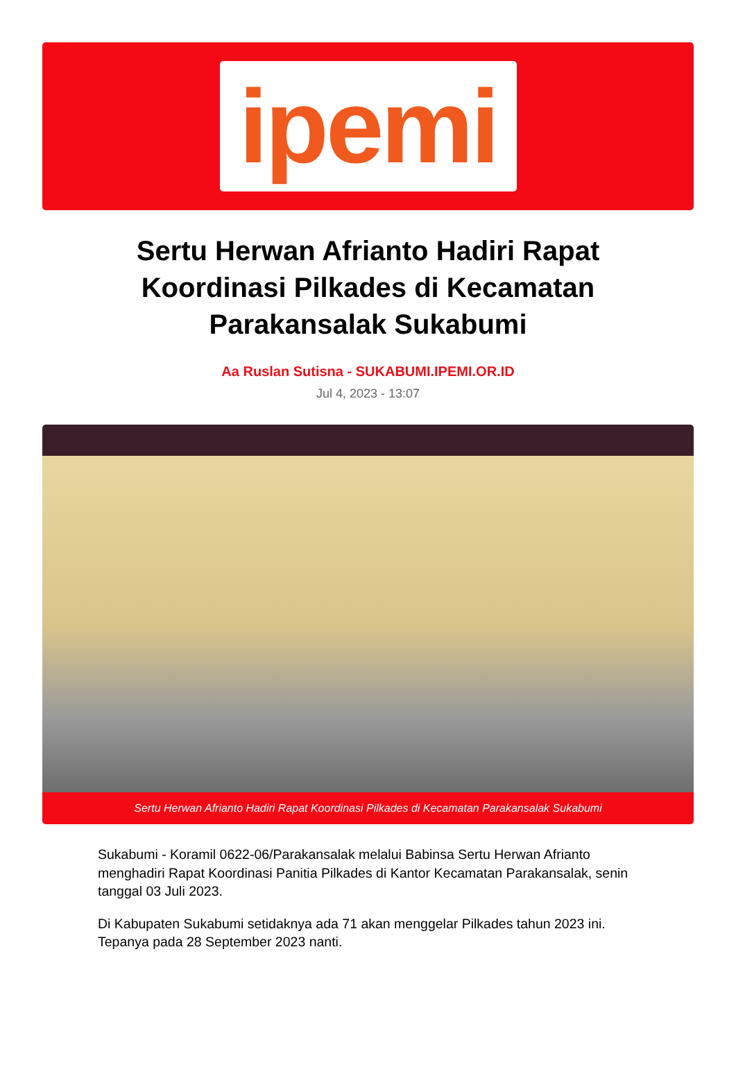ipemi
Sertu Herwan Afrianto Hadiri Rapat Koordinasi Pilkades di Kecamatan Parakansalak Sukabumi
Aa Ruslan Sutisna - SUKABUMI.IPEMI.OR.ID
Jul 4, 2023 - 13:07
Sertu Herwan Afrianto Hadiri Rapat Koordinasi Pilkades di Kecamatan Parakansalak Sukabumi
Sukabumi - Koramil 0622-06/Parakansalak melalui Babinsa Sertu Herwan Afrianto menghadiri Rapat Koordinasi Panitia Pilkades di Kantor Kecamatan Parakansalak, senin tanggal 03 Juli 2023.
Di Kabupaten Sukabumi setidaknya ada 71 akan menggelar Pilkades tahun 2023 ini. Tepanya pada 28 September 2023 nanti.